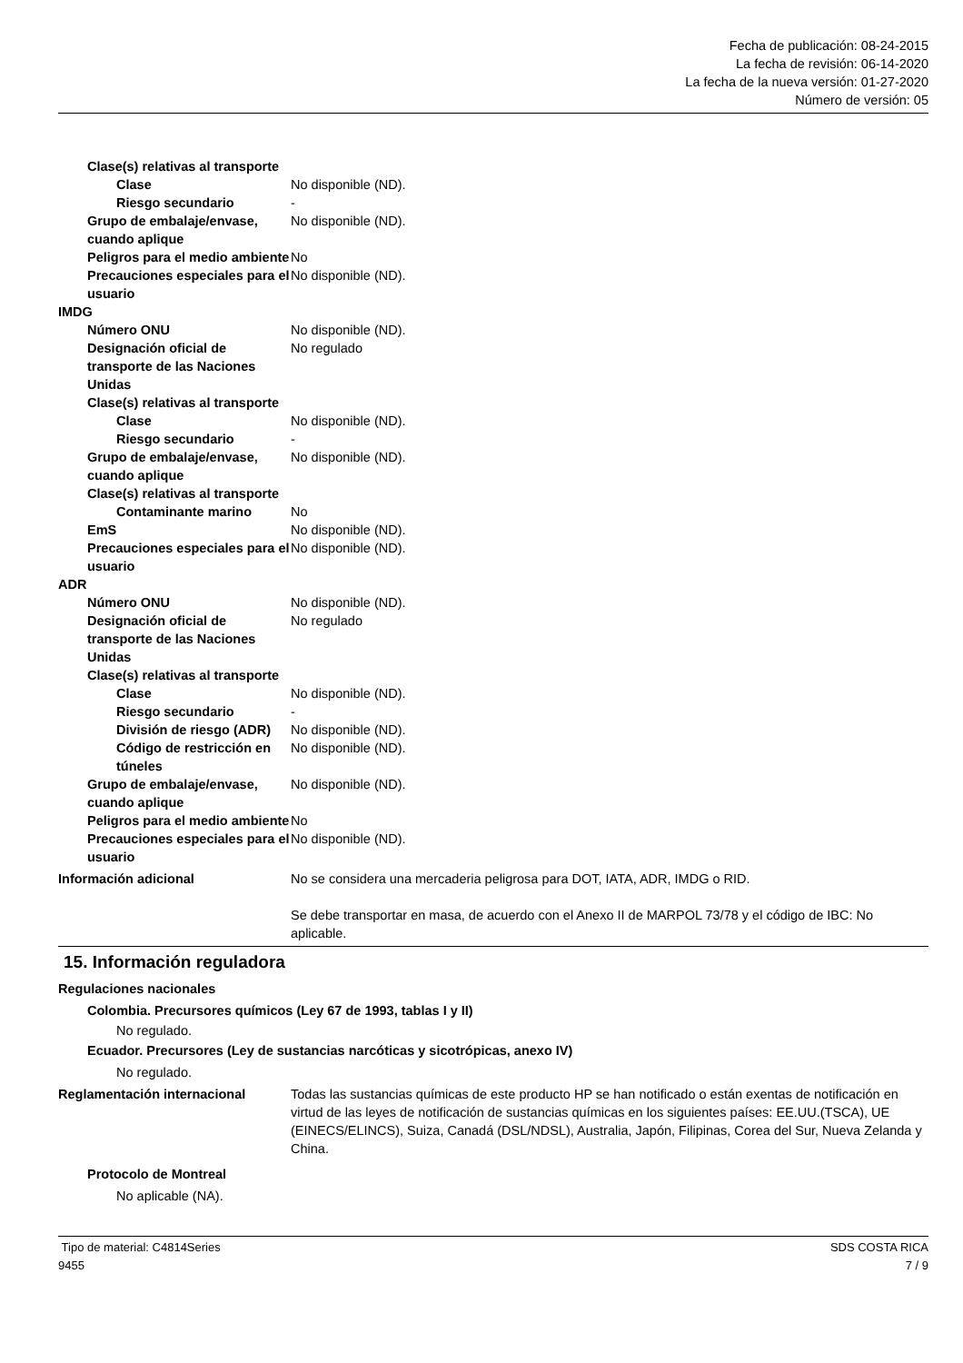Fecha de publicación: 08-24-2015
La fecha de revisión: 06-14-2020
La fecha de la nueva versión: 01-27-2020
Número de versión: 05
Clase(s) relativas al transporte
Clase No disponible (ND).
Riesgo secundario -
Grupo de embalaje/envase, cuando aplique
No disponible (ND).
Peligros para el medio ambiente
No
Precauciones especiales para el usuario
No disponible (ND).
IMDG
Número ONU No disponible (ND).
Designación oficial de transporte de las Naciones Unidas
No regulado
Clase(s) relativas al transporte
Clase No disponible (ND).
Riesgo secundario -
Grupo de embalaje/envase, cuando aplique
No disponible (ND).
Clase(s) relativas al transporte
Contaminante marino No
EmS No disponible (ND).
Precauciones especiales para el usuario
No disponible (ND).
ADR
Número ONU No disponible (ND).
Designación oficial de transporte de las Naciones Unidas
No regulado
Clase(s) relativas al transporte
Clase No disponible (ND).
Riesgo secundario -
División de riesgo (ADR)
No disponible (ND).
Código de restricción en túneles
No disponible (ND).
Grupo de embalaje/envase, cuando aplique
No disponible (ND).
Peligros para el medio ambiente
No
Precauciones especiales para el usuario
No disponible (ND).
Información adicional No se considera una mercaderia peligrosa para DOT, IATA, ADR, IMDG o RID.
Se debe transportar en masa, de acuerdo con el Anexo II de MARPOL 73/78 y el código de IBC: No aplicable.
15. Información reguladora
Regulaciones nacionales
Colombia. Precursores químicos (Ley 67 de 1993, tablas I y II)
No regulado.
Ecuador. Precursores (Ley de sustancias narcóticas y sicotrópicas, anexo IV)
No regulado.
Reglamentación internacional Todas las sustancias químicas de este producto HP se han notificado o están exentas de notificación en virtud de las leyes de notificación de sustancias químicas en los siguientes países: EE.UU.(TSCA), UE (EINECS/ELINCS), Suiza, Canadá (DSL/NDSL), Australia, Japón, Filipinas, Corea del Sur, Nueva Zelanda y China.
Protocolo de Montreal
No aplicable (NA).
Tipo de material: C4814Series
9455
SDS COSTA RICA
7 / 9